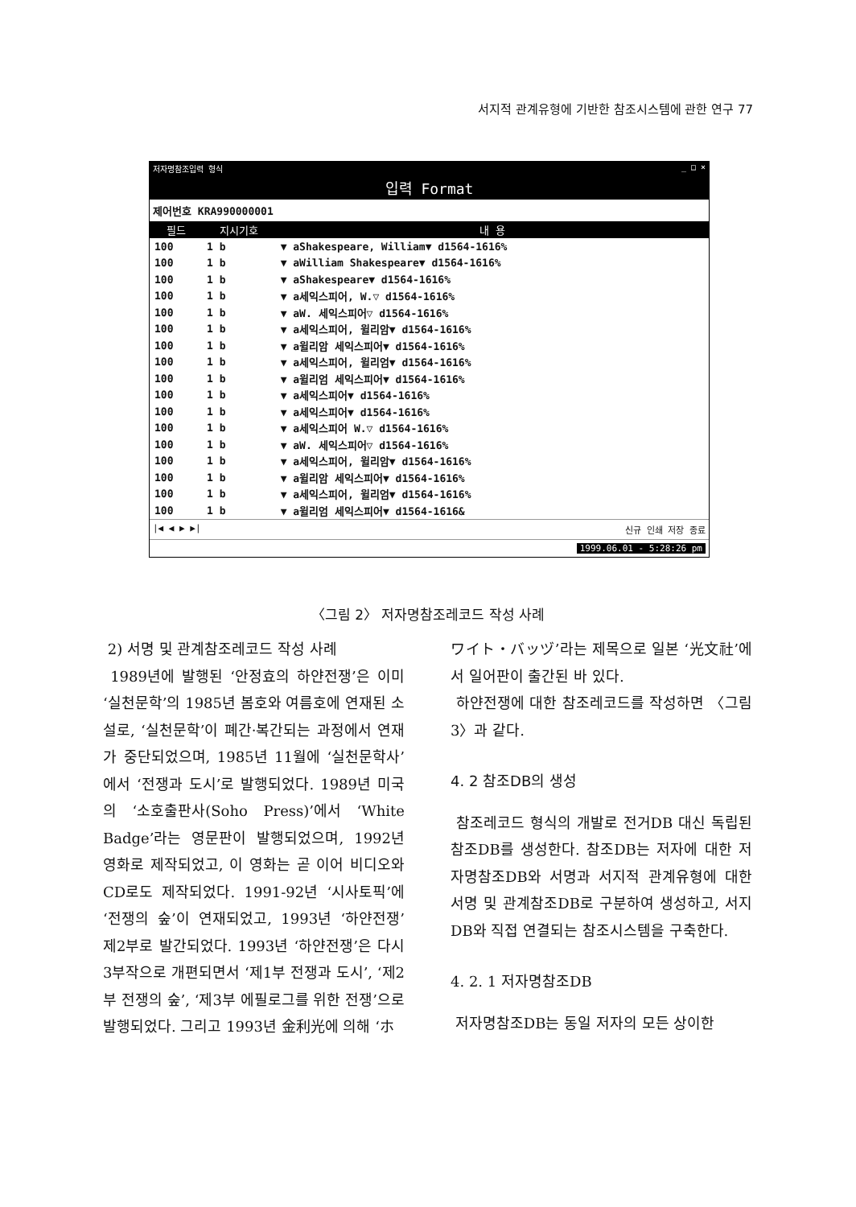서지적 관계유형에 기반한 참조시스템에 관한 연구 77
저자명참조입력 형식 _ □ ×
입력 Format
제어번호 KRA990000001
| 필드 | 지시기호 | 내 용 |
| --- | --- | --- |
| 100 | 1 b | ▼ aShakespeare, William▼ d1564-1616% |
| 100 | 1 b | ▼ aWilliam Shakespeare▼ d1564-1616% |
| 100 | 1 b | ▼ aShakespeare▼ d1564-1616% |
| 100 | 1 b | ▼ a세익스피어, W.▽ d1564-1616% |
| 100 | 1 b | ▼ aW. 세익스피어▽ d1564-1616% |
| 100 | 1 b | ▼ a세익스피어, 윌리암▼ d1564-1616% |
| 100 | 1 b | ▼ a윌리암 세익스피어▼ d1564-1616% |
| 100 | 1 b | ▼ a세익스피어, 윌리엄▼ d1564-1616% |
| 100 | 1 b | ▼ a윌리엄 세익스피어▼ d1564-1616% |
| 100 | 1 b | ▼ a세익스피어▼ d1564-1616% |
| 100 | 1 b | ▼ a세익스피어▼ d1564-1616% |
| 100 | 1 b | ▼ a세익스피어 W.▽ d1564-1616% |
| 100 | 1 b | ▼ aW. 세익스피어▽ d1564-1616% |
| 100 | 1 b | ▼ a세익스피어, 윌리암▼ d1564-1616% |
| 100 | 1 b | ▼ a윌리암 세익스피어▼ d1564-1616% |
| 100 | 1 b | ▼ a세익스피어, 윌리엄▼ d1564-1616% |
| 100 | 1 b | ▼ a윌리엄 세익스피어▼ d1564-1616& |
|◀ ◀ ▶ ▶| 신규 인쇄 저장 종료
1999.06.01 - 5:28:26 pm
〈그림 2〉 저자명참조레코드 작성 사례
2) 서명 및 관계참조레코드 작성 사례
1989년에 발행된 ‘안정효의 하얀전쟁’은 이미 ‘실천문학’의 1985년 봄호와 여름호에 연재된 소설로, ‘실천문학’이 폐간·복간되는 과정에서 연재가 중단되었으며, 1985년 11월에 ‘실천문학사’에서 ‘전쟁과 도시’로 발행되었다. 1989년 미국의 ‘소호출판사(Soho Press)’에서 ‘White Badge’라는 영문판이 발행되었으며, 1992년 영화로 제작되었고, 이 영화는 곧 이어 비디오와 CD로도 제작되었다. 1991-92년 ‘시사토픽’에 ‘전쟁의 숲’이 연재되었고, 1993년 ‘하얀전쟁’ 제2부로 발간되었다. 1993년 ‘하얀전쟁’은 다시 3부작으로 개편되면서 ‘제1부 전쟁과 도시’, ‘제2부 전쟁의 숲’, ‘제3부 에필로그를 위한 전쟁’으로 발행되었다. 그리고 1993년 金利光에 의해 ‘ホ
ワイト・バッヅ’라는 제목으로 일본 ‘光文社’에서 일어판이 출간된 바 있다.
하얀전쟁에 대한 참조레코드를 작성하면 〈그림 3〉과 같다.
4. 2 참조DB의 생성
참조레코드 형식의 개발로 전거DB 대신 독립된 참조DB를 생성한다. 참조DB는 저자에 대한 저자명참조DB와 서명과 서지적 관계유형에 대한 서명 및 관계참조DB로 구분하여 생성하고, 서지DB와 직접 연결되는 참조시스템을 구축한다.
4. 2. 1 저자명참조DB
저자명참조DB는 동일 저자의 모든 상이한